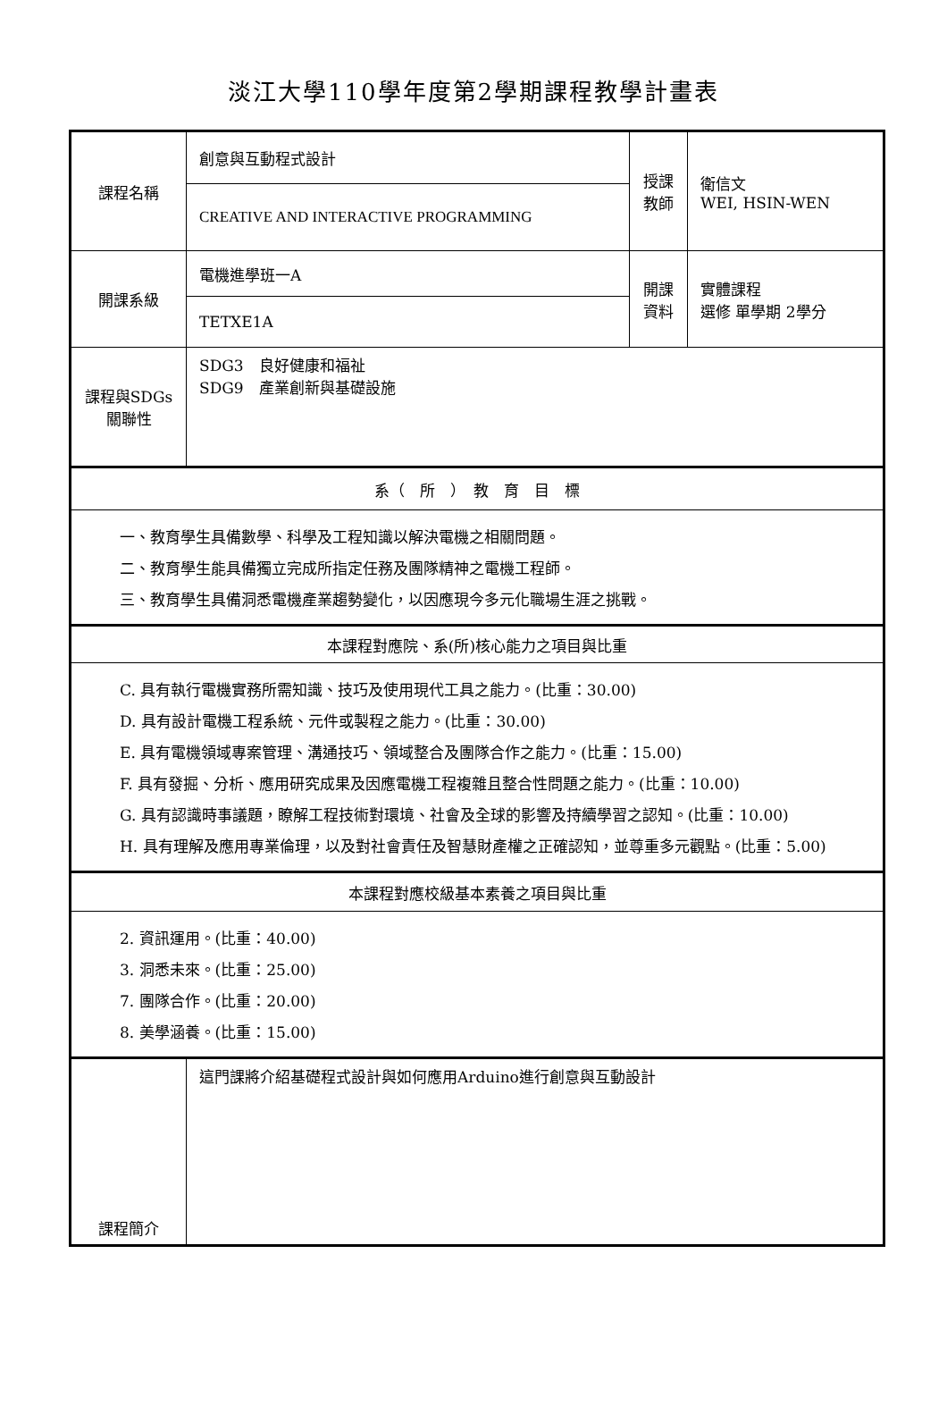淡江大學110學年度第2學期課程教學計畫表
| 課程名稱 | 創意與互動程式設計 | 授課 教師 | 衛信文 WEI, HSIN-WEN |
| | CREATIVE AND INTERACTIVE PROGRAMMING | | |
| 開課系級 | 電機進學班一A | 開課 資料 | 實體課程 選修 單學期 2學分 |
| | TETXE1A | | |
| 課程與SDGs 關聯性 | SDG3 良好健康和福祉 SDG9 產業創新與基礎設施 | | |
| 系（ 所 ） 教 育 目 標 | | | |
| 一、教育學生具備數學、科學及工程知識以解決電機之相關問題。 二、教育學生能具備獨立完成所指定任務及團隊精神之電機工程師。 三、教育學生具備洞悉電機產業趨勢變化，以因應現今多元化職場生涯之挑戰。 | | | |
| 本課程對應院、系(所)核心能力之項目與比重 | | | |
| C. 具有執行電機實務所需知識、技巧及使用現代工具之能力。(比重：30.00) D. 具有設計電機工程系統、元件或製程之能力。(比重：30.00) E. 具有電機領域專案管理、溝通技巧、領域整合及團隊合作之能力。(比重：15.00) F. 具有發掘、分析、應用研究成果及因應電機工程複雜且整合性問題之能力。(比重：10.00) G. 具有認識時事議題，瞭解工程技術對環境、社會及全球的影響及持續學習之認知。(比重：10.00) H. 具有理解及應用專業倫理，以及對社會責任及智慧財產權之正確認知，並尊重多元觀點。(比重：5.00) | | | |
| 本課程對應校級基本素養之項目與比重 | | | |
| 2. 資訊運用。(比重：40.00) 3. 洞悉未來。(比重：25.00) 7. 團隊合作。(比重：20.00) 8. 美學涵養。(比重：15.00) | | | |
| 課程簡介 | 這門課將介紹基礎程式設計與如何應用Arduino進行創意與互動設計 | | |